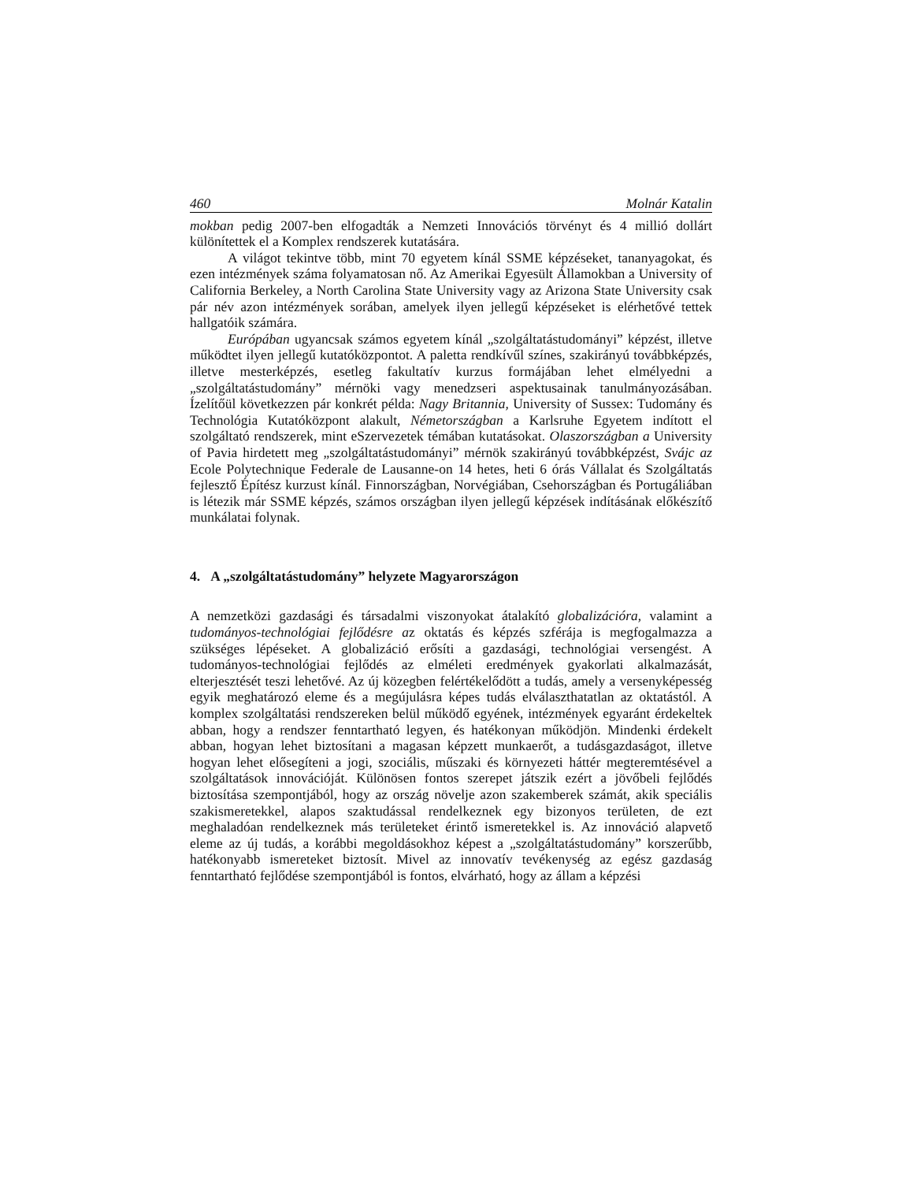460 Molnár Katalin
mokban pedig 2007-ben elfogadták a Nemzeti Innovációs törvényt és 4 millió dollárt különítettek el a Komplex rendszerek kutatására.
A világot tekintve több, mint 70 egyetem kínál SSME képzéseket, tananyagokat, és ezen intézmények száma folyamatosan nő. Az Amerikai Egyesült Államokban a University of California Berkeley, a North Carolina State University vagy az Arizona State University csak pár név azon intézmények sorában, amelyek ilyen jellegű képzéseket is elérhetővé tettek hallgatóik számára.
Európában ugyancsak számos egyetem kínál „szolgáltatástudományi” képzést, illetve működtet ilyen jellegű kutatóközpontot. A paletta rendkívűl színes, szakirányú továbbképzés, illetve mesterképzés, esetleg fakultatív kurzus formájában lehet elmélyedni a „szolgáltatástudomány” mérnöki vagy menedzseri aspektusainak tanulmányozásában. Ízelítőül következzen pár konkrét példa: Nagy Britannia, University of Sussex: Tudomány és Technológia Kutatóközpont alakult, Németországban a Karlsruhe Egyetem indított el szolgáltató rendszerek, mint eSzervezetek témában kutatásokat. Olaszországban a University of Pavia hirdetett meg „szolgáltatástudományi” mérnök szakirányú továbbképzést, Svájc az Ecole Polytechnique Federale de Lausanne-on 14 hetes, heti 6 órás Vállalat és Szolgáltatás fejlesztő Építész kurzust kínál. Finnországban, Norvégiában, Csehországban és Portugáliában is létezik már SSME képzés, számos országban ilyen jellegű képzések indításának előkészítő munkálatai folynak.
4. A „szolgáltatástudomány” helyzete Magyarországon
A nemzetközi gazdasági és társadalmi viszonyokat átalakító globalizációra, valamint a tudományos-technológiai fejlődésre az oktatás és képzés szférája is megfogalmazza a szükséges lépéseket. A globalizáció erősíti a gazdasági, technológiai versengést. A tudományos-technológiai fejlődés az elméleti eredmények gyakorlati alkalmazását, elterjesztését teszi lehetővé. Az új közegben felértékelődött a tudás, amely a versenyképesség egyik meghatározó eleme és a megújulásra képes tudás elválaszthatatlan az oktatástól. A komplex szolgáltatási rendszereken belül működő egyének, intézmények egyaránt érdekeltek abban, hogy a rendszer fenntartható legyen, és hatékonyan működjön. Mindenki érdekelt abban, hogyan lehet biztosítani a magasan képzett munkaerőt, a tudásgazdaságot, illetve hogyan lehet elősegíteni a jogi, szociális, műszaki és környezeti háttér megteremtésével a szolgáltatások innovációját. Különösen fontos szerepet játszik ezért a jövőbeli fejlődés biztosítása szempontjából, hogy az ország növelje azon szakemberek számát, akik speciális szakismeretekkel, alapos szaktudással rendelkeznek egy bizonyos területen, de ezt meghaladóan rendelkeznek más területeket érintő ismeretekkel is. Az innováció alapvető eleme az új tudás, a korábbi megoldásokhoz képest a „szolgáltatástudomány” korszerűbb, hatékonyabb ismereteket biztosít. Mivel az innovatív tevékenység az egész gazdaság fenntartható fejlődése szempontjából is fontos, elvárható, hogy az állam a képzési